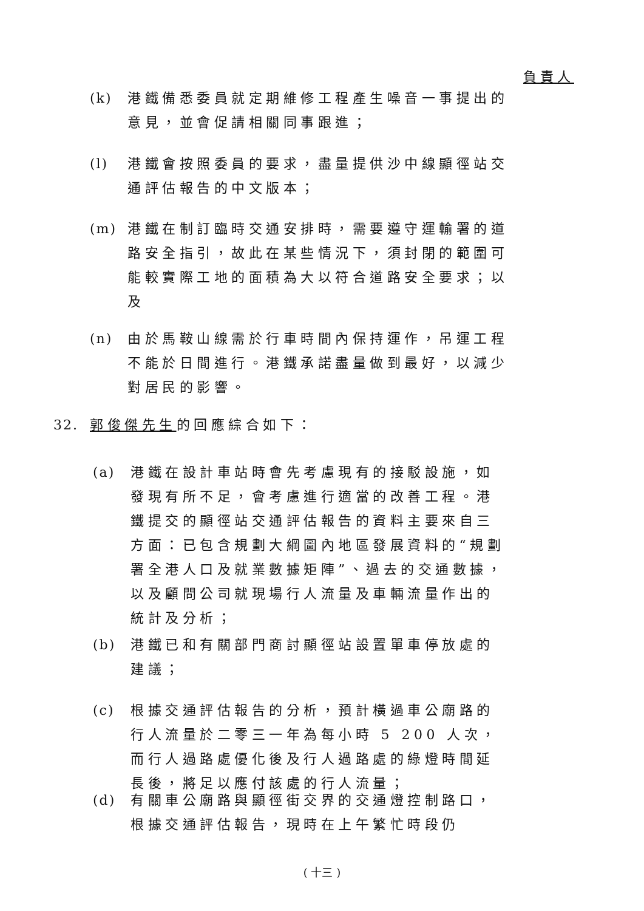負責人
(k) 港鐵備悉委員就定期維修工程產生噪音一事提出的意見，並會促請相關同事跟進；
(l) 港鐵會按照委員的要求，盡量提供沙中線顯徑站交通評估報告的中文版本；
(m) 港鐵在制訂臨時交通安排時，需要遵守運輸署的道路安全指引，故此在某些情況下，須封閉的範圍可能較實際工地的面積為大以符合道路安全要求；以及
(n) 由於馬鞍山線需於行車時間內保持運作，吊運工程不能於日間進行。港鐵承諾盡量做到最好，以減少對居民的影響。
32. 郭俊傑先生的回應綜合如下：
(a) 港鐵在設計車站時會先考慮現有的接駁設施，如發現有所不足，會考慮進行適當的改善工程。港鐵提交的顯徑站交通評估報告的資料主要來自三方面：已包含規劃大綱圖內地區發展資料的“規劃署全港人口及就業數據矩陣”、過去的交通數據，以及顧問公司就現場行人流量及車輛流量作出的統計及分析；
(b) 港鐵已和有關部門商討顯徑站設置單車停放處的建議；
(c) 根據交通評估報告的分析，預計橫過車公廟路的行人流量於二零三一年為每小時 5 200 人次，而行人過路處優化後及行人過路處的綠燈時間延長後，將足以應付該處的行人流量；
(d) 有關車公廟路與顯徑街交界的交通燈控制路口，根據交通評估報告，現時在上午繁忙時段仍
( 十三 )